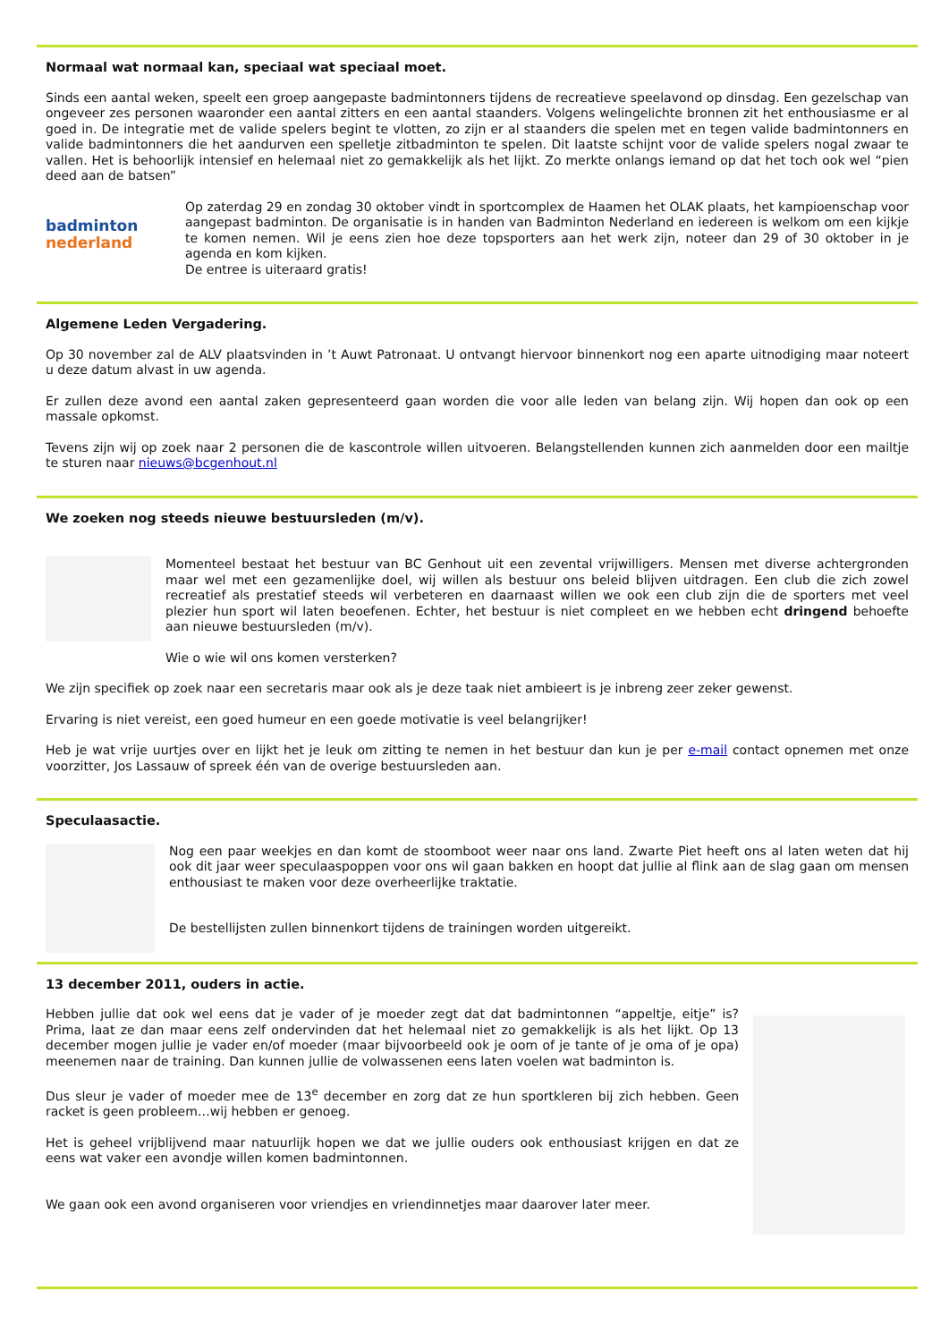Normaal wat normaal kan, speciaal wat speciaal moet.
Sinds een aantal weken, speelt een groep aangepaste badmintonners tijdens de recreatieve speelavond op dinsdag. Een gezelschap van ongeveer zes personen waaronder een aantal zitters en een aantal staanders. Volgens welingelichte bronnen zit het enthousiasme er al goed in. De integratie met de valide spelers begint te vlotten, zo zijn er al staanders die spelen met en tegen valide badmintonners en valide badmintonners die het aandurven een spelletje zitbadminton te spelen. Dit laatste schijnt voor de valide spelers nogal zwaar te vallen. Het is behoorlijk intensief en helemaal niet zo gemakkelijk als het lijkt. Zo merkte onlangs iemand op dat het toch ook wel “pien deed aan de batsen”
badminton
nederland
Op zaterdag 29 en zondag 30 oktober vindt in sportcomplex de Haamen het OLAK plaats, het kampioenschap voor aangepast badminton. De organisatie is in handen van Badminton Nederland en iedereen is welkom om een kijkje te komen nemen. Wil je eens zien hoe deze topsporters aan het werk zijn, noteer dan 29 of 30 oktober in je agenda en kom kijken.
De entree is uiteraard gratis!
Algemene Leden Vergadering.
Op 30 november zal de ALV plaatsvinden in ’t Auwt Patronaat. U ontvangt hiervoor binnenkort nog een aparte uitnodiging maar noteert u deze datum alvast in uw agenda.
Er zullen deze avond een aantal zaken gepresenteerd gaan worden die voor alle leden van belang zijn. Wij hopen dan ook op een massale opkomst.
Tevens zijn wij op zoek naar 2 personen die de kascontrole willen uitvoeren. Belangstellenden kunnen zich aanmelden door een mailtje te sturen naar nieuws@bcgenhout.nl
We zoeken nog steeds nieuwe bestuursleden (m/v).
Momenteel bestaat het bestuur van BC Genhout uit een zevental vrijwilligers. Mensen met diverse achtergronden maar wel met een gezamenlijke doel, wij willen als bestuur ons beleid blijven uitdragen. Een club die zich zowel recreatief als prestatief steeds wil verbeteren en daarnaast willen we ook een club zijn die de sporters met veel plezier hun sport wil laten beoefenen. Echter, het bestuur is niet compleet en we hebben echt dringend behoefte aan nieuwe bestuursleden (m/v).
Wie o wie wil ons komen versterken?
We zijn specifiek op zoek naar een secretaris maar ook als je deze taak niet ambieert is je inbreng zeer zeker gewenst.
Ervaring is niet vereist, een goed humeur en een goede motivatie is veel belangrijker!
Heb je wat vrije uurtjes over en lijkt het je leuk om zitting te nemen in het bestuur dan kun je per e-mail contact opnemen met onze voorzitter, Jos Lassauw of spreek één van de overige bestuursleden aan.
Speculaasactie.
Nog een paar weekjes en dan komt de stoomboot weer naar ons land. Zwarte Piet heeft ons al laten weten dat hij ook dit jaar weer speculaaspoppen voor ons wil gaan bakken en hoopt dat jullie al flink aan de slag gaan om mensen enthousiast te maken voor deze overheerlijke traktatie.
De bestellijsten zullen binnenkort tijdens de trainingen worden uitgereikt.
13 december 2011, ouders in actie.
Hebben jullie dat ook wel eens dat je vader of je moeder zegt dat dat badmintonnen “appeltje, eitje” is? Prima, laat ze dan maar eens zelf ondervinden dat het helemaal niet zo gemakkelijk is als het lijkt. Op 13 december mogen jullie je vader en/of moeder (maar bijvoorbeeld ook je oom of je tante of je oma of je opa) meenemen naar de training. Dan kunnen jullie de volwassenen eens laten voelen wat badminton is.
Dus sleur je vader of moeder mee de 13<sup>e</sup> december en zorg dat ze hun sportkleren bij zich hebben. Geen racket is geen probleem…wij hebben er genoeg.
Het is geheel vrijblijvend maar natuurlijk hopen we dat we jullie ouders ook enthousiast krijgen en dat ze eens wat vaker een avondje willen komen badmintonnen.
We gaan ook een avond organiseren voor vriendjes en vriendinnetjes maar daarover later meer.